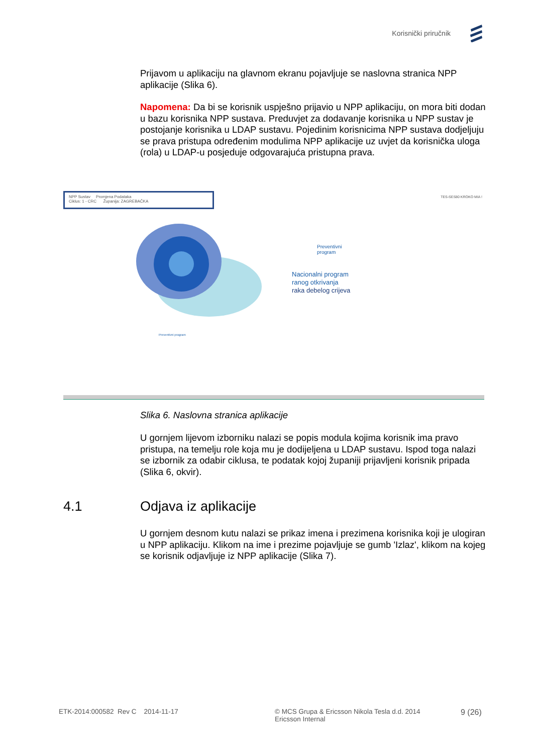Korisnički priručnik
Prijavom u aplikaciju na glavnom ekranu pojavljuje se naslovna stranica NPP aplikacije (Slika 6).
Napomena: Da bi se korisnik uspješno prijavio u NPP aplikaciju, on mora biti dodan u bazu korisnika NPP sustava. Preduvjet za dodavanje korisnika u NPP sustav je postojanje korisnika u LDAP sustavu. Pojedinim korisnicima NPP sustava dodjeljuju se prava pristupa određenim modulima NPP aplikacije uz uvjet da korisnička uloga (rola) u LDAP-u posjeduje odgovarajuća pristupna prava.
NPP Sustav Promjena Podataka
Ciklus: 1 - CRC Županija: ZAGREBAČKA
TES-SES80 KROKO MIA !
Preventivni
program
Nacionalni program
ranog otkrivanja
raka debelog crijeva
Preventivni program
Slika 6. Naslovna stranica aplikacije
U gornjem lijevom izborniku nalazi se popis modula kojima korisnik ima pravo pristupa, na temelju role koja mu je dodijeljena u LDAP sustavu. Ispod toga nalazi se izbornik za odabir ciklusa, te podatak kojoj županiji prijavljeni korisnik pripada (Slika 6, okvir).
4.1 Odjava iz aplikacije
U gornjem desnom kutu nalazi se prikaz imena i prezimena korisnika koji je ulogiran u NPP aplikaciju. Klikom na ime i prezime pojavljuje se gumb 'Izlaz', klikom na kojeg se korisnik odjavljuje iz NPP aplikacije (Slika 7).
ETK-2014:000582 Rev C 2014-11-17 © MCS Grupa & Ericsson Nikola Tesla d.d. 2014
Ericsson Internal 9 (26)